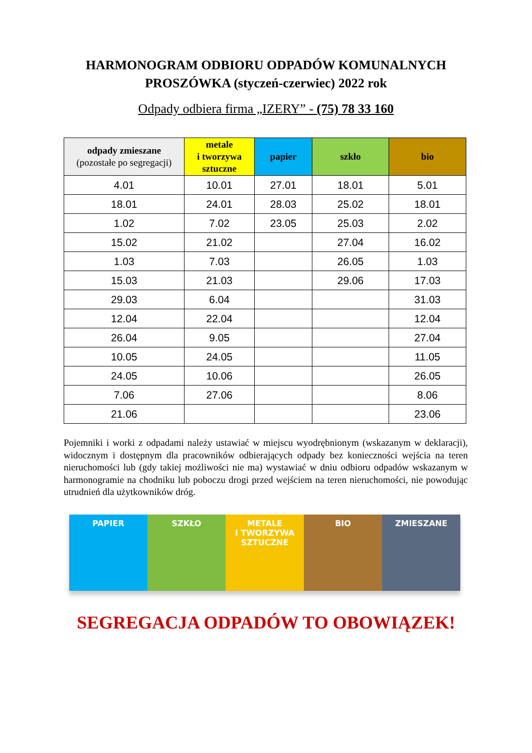HARMONOGRAM ODBIORU ODPADÓW KOMUNALNYCH
PROSZÓWKA (styczeń-czerwiec) 2022 rok
Odpady odbiera firma „IZERY” - (75) 78 33 160
| odpady zmieszane (pozostałe po segregacji) | metale i tworzywa sztuczne | papier | szkło | bio |
| --- | --- | --- | --- | --- |
| 4.01 | 10.01 | 27.01 | 18.01 | 5.01 |
| 18.01 | 24.01 | 28.03 | 25.02 | 18.01 |
| 1.02 | 7.02 | 23.05 | 25.03 | 2.02 |
| 15.02 | 21.02 | | 27.04 | 16.02 |
| 1.03 | 7.03 | | 26.05 | 1.03 |
| 15.03 | 21.03 | | 29.06 | 17.03 |
| 29.03 | 6.04 | | | 31.03 |
| 12.04 | 22.04 | | | 12.04 |
| 26.04 | 9.05 | | | 27.04 |
| 10.05 | 24.05 | | | 11.05 |
| 24.05 | 10.06 | | | 26.05 |
| 7.06 | 27.06 | | | 8.06 |
| 21.06 | | | | 23.06 |
Pojemniki i worki z odpadami należy ustawiać w miejscu wyodrębnionym (wskazanym w deklaracji), widocznym i dostępnym dla pracowników odbierających odpady bez konieczności wejścia na teren nieruchomości lub (gdy takiej możliwości nie ma) wystawiać w dniu odbioru odpadów wskazanym w harmonogramie na chodniku lub poboczu drogi przed wejściem na teren nieruchomości, nie powodując utrudnień dla użytkowników dróg.
PAPIER SZKŁO METALE
I TWORZYWA
SZTUCZNE
BIO ZMIESZANE
SEGREGACJA ODPADÓW TO OBOWIĄZEK!